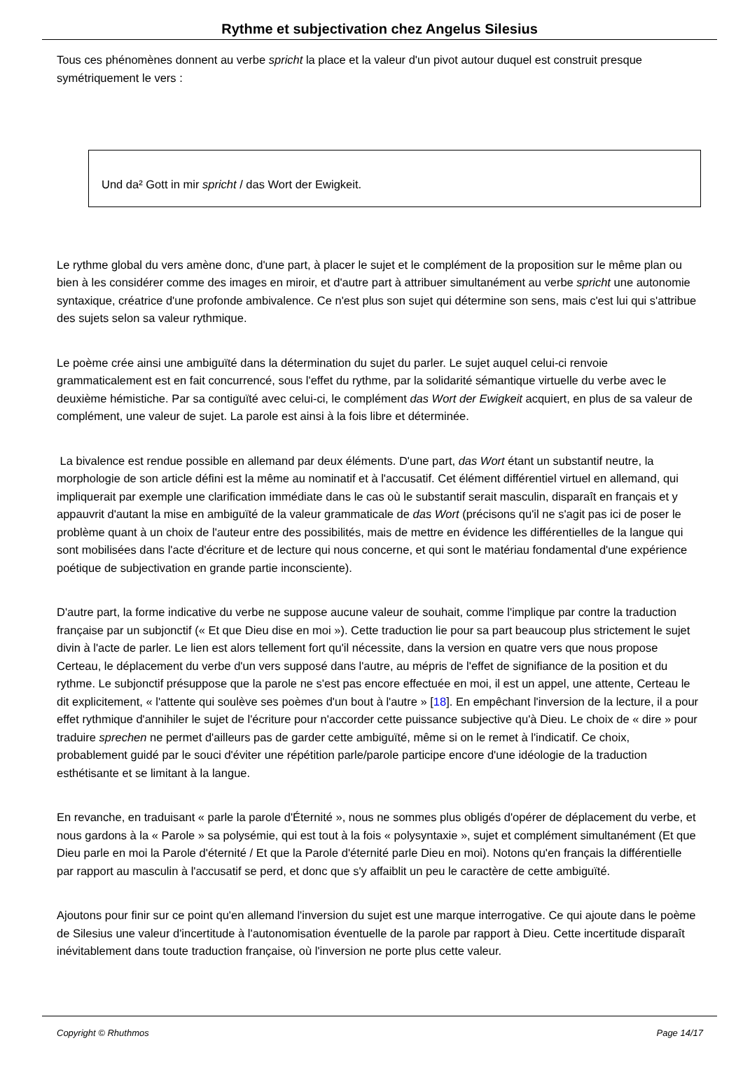Rythme et subjectivation chez Angelus Silesius
Tous ces phénomènes donnent au verbe spricht la place et la valeur d'un pivot autour duquel est construit presque symétriquement le vers :
Und da² Gott in mir spricht / das Wort der Ewigkeit.
Le rythme global du vers amène donc, d'une part, à placer le sujet et le complément de la proposition sur le même plan ou bien à les considérer comme des images en miroir, et d'autre part à attribuer simultanément au verbe spricht une autonomie syntaxique, créatrice d'une profonde ambivalence. Ce n'est plus son sujet qui détermine son sens, mais c'est lui qui s'attribue des sujets selon sa valeur rythmique.
Le poème crée ainsi une ambiguïté dans la détermination du sujet du parler. Le sujet auquel celui-ci renvoie grammaticalement est en fait concurrencé, sous l'effet du rythme, par la solidarité sémantique virtuelle du verbe avec le deuxième hémistiche. Par sa contiguïté avec celui-ci, le complément das Wort der Ewigkeit acquiert, en plus de sa valeur de complément, une valeur de sujet. La parole est ainsi à la fois libre et déterminée.
La bivalence est rendue possible en allemand par deux éléments. D'une part, das Wort étant un substantif neutre, la morphologie de son article défini est la même au nominatif et à l'accusatif. Cet élément différentiel virtuel en allemand, qui impliquerait par exemple une clarification immédiate dans le cas où le substantif serait masculin, disparaît en français et y appauvrit d'autant la mise en ambiguïté de la valeur grammaticale de das Wort (précisons qu'il ne s'agit pas ici de poser le problème quant à un choix de l'auteur entre des possibilités, mais de mettre en évidence les différentielles de la langue qui sont mobilisées dans l'acte d'écriture et de lecture qui nous concerne, et qui sont le matériau fondamental d'une expérience poétique de subjectivation en grande partie inconsciente).
D'autre part, la forme indicative du verbe ne suppose aucune valeur de souhait, comme l'implique par contre la traduction française par un subjonctif (« Et que Dieu dise en moi »). Cette traduction lie pour sa part beaucoup plus strictement le sujet divin à l'acte de parler. Le lien est alors tellement fort qu'il nécessite, dans la version en quatre vers que nous propose Certeau, le déplacement du verbe d'un vers supposé dans l'autre, au mépris de l'effet de signifiance de la position et du rythme. Le subjonctif présuppose que la parole ne s'est pas encore effectuée en moi, il est un appel, une attente, Certeau le dit explicitement, « l'attente qui soulève ses poèmes d'un bout à l'autre » [18]. En empêchant l'inversion de la lecture, il a pour effet rythmique d'annihiler le sujet de l'écriture pour n'accorder cette puissance subjective qu'à Dieu. Le choix de « dire » pour traduire sprechen ne permet d'ailleurs pas de garder cette ambiguïté, même si on le remet à l'indicatif. Ce choix, probablement guidé par le souci d'éviter une répétition parle/parole participe encore d'une idéologie de la traduction esthétisante et se limitant à la langue.
En revanche, en traduisant « parle la parole d'Éternité », nous ne sommes plus obligés d'opérer de déplacement du verbe, et nous gardons à la « Parole » sa polysémie, qui est tout à la fois « polysyntaxie », sujet et complément simultanément (Et que Dieu parle en moi la Parole d'éternité / Et que la Parole d'éternité parle Dieu en moi). Notons qu'en français la différentielle par rapport au masculin à l'accusatif se perd, et donc que s'y affaiblit un peu le caractère de cette ambiguïté.
Ajoutons pour finir sur ce point qu'en allemand l'inversion du sujet est une marque interrogative. Ce qui ajoute dans le poème de Silesius une valeur d'incertitude à l'autonomisation éventuelle de la parole par rapport à Dieu. Cette incertitude disparaît inévitablement dans toute traduction française, où l'inversion ne porte plus cette valeur.
Copyright © Rhuthmos Page 14/17